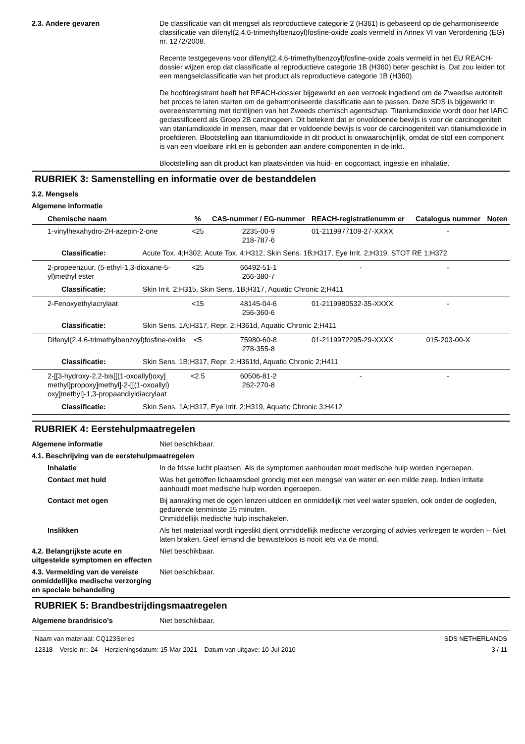2.3. Andere gevaren De classificatie van dit mengsel als reproductieve categorie 2 (H361) is gebaseerd op de geharmoniseerde classificatie van difenyl(2,4,6-trimethylbenzoyl)fosfine-oxide zoals vermeld in Annex VI van Verordening (EG) nr. 1272/2008.
Recente testgegevens voor difenyl(2,4,6-trimethylbenzoyl)fosfine-oxide zoals vermeld in het EU REACH-dossier wijzen erop dat classificatie al reproductieve categorie 1B (H360) beter geschikt is. Dat zou leiden tot een mengselclassificatie van het product als reproductieve categorie 1B (H360).
De hoofdregistrant heeft het REACH-dossier bijgewerkt en een verzoek ingediend om de Zweedse autoriteit het proces te laten starten om de geharmoniseerde classificatie aan te passen. Deze SDS is bijgewerkt in overeenstemming met richtlijnen van het Zweeds chemisch agentschap. Titaniumdioxide wordt door het IARC geclassificeerd als Groep 2B carcinogeen. Dit betekent dat er onvoldoende bewijs is voor de carcinogeniteit van titaniumdioxide in mensen, maar dat er voldoende bewijs is voor de carcinogeniteit van titaniumdioxide in proefdieren. Blootstelling aan titaniumdioxide in dit product is onwaarschijnlijk, omdat de stof een component is van een vloeibare inkt en is gebonden aan andere componenten in de inkt.
Blootstelling aan dit product kan plaatsvinden via huid- en oogcontact, ingestie en inhalatie.
RUBRIEK 3: Samenstelling en informatie over de bestanddelen
3.2. Mengsels
Algemene informatie
| Chemische naam | % | CAS-nummer / EG-nummer | REACH-registratienumm er | Catalogus nummer | Noten |
| --- | --- | --- | --- | --- | --- |
| 1-vinylhexahydro-2H-azepin-2-one | <25 | 2235-00-9 218-787-6 | 01-2119977109-27-XXXX | - | |
| Classificatie: Acute Tox. 4;H302, Acute Tox. 4;H312, Skin Sens. 1B;H317, Eye Irrit. 2;H319, STOT RE 1;H372 | | | | | |
| 2-propeenzuur, (5-ethyl-1,3-dioxane-5-yl)methyl ester | <25 | 66492-51-1 266-380-7 | - | - | |
| Classificatie: Skin Irrit. 2;H315, Skin Sens. 1B;H317, Aquatic Chronic 2;H411 | | | | | |
| 2-Fenoxyethylacrylaat | <15 | 48145-04-6 256-360-6 | 01-2119980532-35-XXXX | - | |
| Classificatie: Skin Sens. 1A;H317, Repr. 2;H361d, Aquatic Chronic 2;H411 | | | | | |
| Difenyl(2,4,6-trimethylbenzoyl)fosfine-oxide | <5 | 75980-60-8 278-355-8 | 01-2119972295-29-XXXX | 015-203-00-X | |
| Classificatie: Skin Sens. 1B;H317, Repr. 2;H361fd, Aquatic Chronic 2;H411 | | | | | |
| 2-[[3-hydroxy-2,2-bis[[(1-oxoallyl)oxy] methyl]propoxy]methyl]-2-[[(1-oxoallyl) oxy]methyl]-1,3-propaandiyldiacrylaat | <2.5 | 60506-81-2 262-270-8 | - | - | |
| Classificatie: Skin Sens. 1A;H317, Eye Irrit. 2;H319, Aquatic Chronic 3;H412 | | | | | |
RUBRIEK 4: Eerstehulpmaatregelen
Algemene informatie Niet beschikbaar.
4.1. Beschrijving van de eerstehulpmaatregelen
Inhalatie In de frisse lucht plaatsen. Als de symptomen aanhouden moet medische hulp worden ingeroepen.
Contact met huid Was het getroffen lichaamsdeel grondig met een mengsel van water en een milde zeep. Indien irritatie aanhoudt moet medische hulp worden ingeroepen.
Contact met ogen Bij aanraking met de ogen lenzen uitdoen en onmiddellijk met veel water spoelen, ook onder de oogleden, gedurende tenminste 15 minuten.
Onmiddellijk medische hulp inschakelen.
Inslikken Als het materiaal wordt ingeslikt dient onmiddellijk medische verzorging of advies verkregen te worden -- Niet laten braken. Geef iemand die bewusteloos is nooit iets via de mond.
4.2. Belangrijkste acute en uitgestelde symptomen en effecten
Niet beschikbaar.
4.3. Vermelding van de vereiste onmiddellijke medische verzorging en speciale behandeling
Niet beschikbaar.
RUBRIEK 5: Brandbestrijdingsmaatregelen
Algemene brandrisico's Niet beschikbaar.
Naam van materiaal: CQ123Series
12318 Versie-nr.: 24 Herzieningsdatum: 15-Mar-2021 Datum van uitgave: 10-Jul-2010
SDS NETHERLANDS
3 / 11